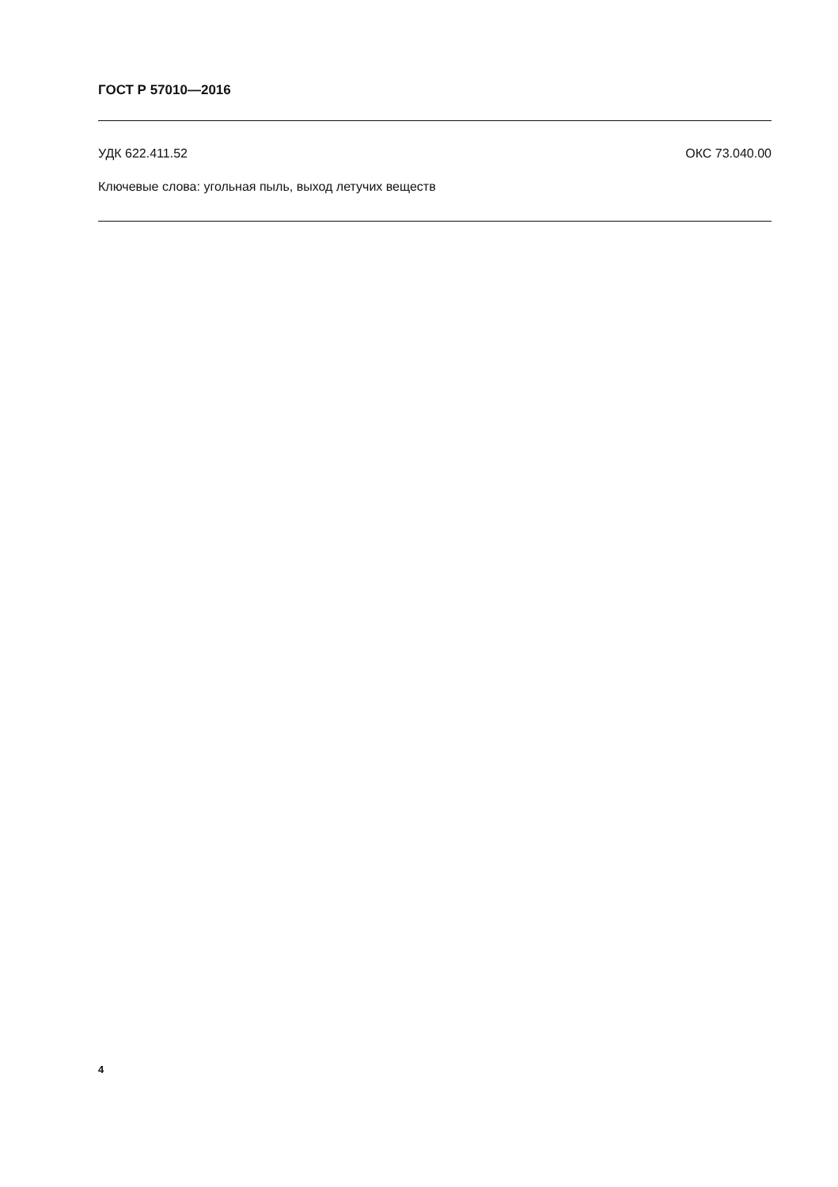ГОСТ Р 57010—2016
УДК 622.411.52 ОКС 73.040.00
Ключевые слова: угольная пыль, выход летучих веществ
4